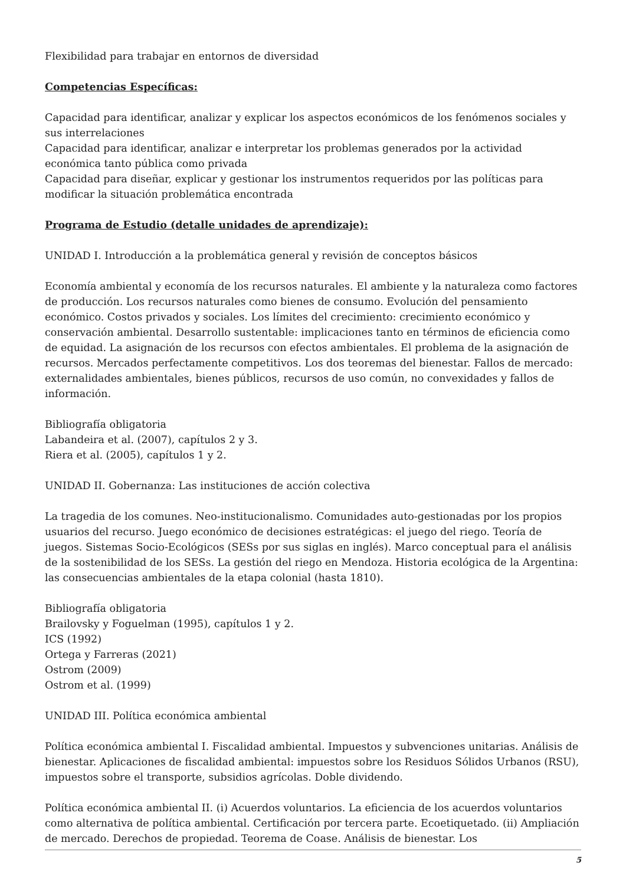Flexibilidad para trabajar en entornos de diversidad
Competencias Específicas:
Capacidad para identificar, analizar y explicar los aspectos económicos de los fenómenos sociales y sus interrelaciones
Capacidad para identificar, analizar e interpretar los problemas generados por la actividad económica tanto pública como privada
Capacidad para diseñar, explicar y gestionar los instrumentos requeridos por las políticas para modificar la situación problemática encontrada
Programa de Estudio (detalle unidades de aprendizaje):
UNIDAD I. Introducción a la problemática general y revisión de conceptos básicos
Economía ambiental y economía de los recursos naturales. El ambiente y la naturaleza como factores de producción. Los recursos naturales como bienes de consumo. Evolución del pensamiento económico. Costos privados y sociales. Los límites del crecimiento: crecimiento económico y conservación ambiental. Desarrollo sustentable: implicaciones tanto en términos de eficiencia como de equidad. La asignación de los recursos con efectos ambientales. El problema de la asignación de recursos. Mercados perfectamente competitivos. Los dos teoremas del bienestar. Fallos de mercado: externalidades ambientales, bienes públicos, recursos de uso común, no convexidades y fallos de información.
Bibliografía obligatoria
Labandeira et al. (2007), capítulos 2 y 3.
Riera et al. (2005), capítulos 1 y 2.
UNIDAD II. Gobernanza: Las instituciones de acción colectiva
La tragedia de los comunes. Neo-institucionalismo. Comunidades auto-gestionadas por los propios usuarios del recurso. Juego económico de decisiones estratégicas: el juego del riego. Teoría de juegos. Sistemas Socio-Ecológicos (SESs por sus siglas en inglés). Marco conceptual para el análisis de la sostenibilidad de los SESs. La gestión del riego en Mendoza. Historia ecológica de la Argentina: las consecuencias ambientales de la etapa colonial (hasta 1810).
Bibliografía obligatoria
Brailovsky y Foguelman (1995), capítulos 1 y 2.
ICS (1992)
Ortega y Farreras (2021)
Ostrom (2009)
Ostrom et al. (1999)
UNIDAD III. Política económica ambiental
Política económica ambiental I. Fiscalidad ambiental. Impuestos y subvenciones unitarias. Análisis de bienestar. Aplicaciones de fiscalidad ambiental: impuestos sobre los Residuos Sólidos Urbanos (RSU), impuestos sobre el transporte, subsidios agrícolas. Doble dividendo.
Política económica ambiental II. (i) Acuerdos voluntarios. La eficiencia de los acuerdos voluntarios como alternativa de política ambiental. Certificación por tercera parte. Ecoetiquetado. (ii) Ampliación de mercado. Derechos de propiedad. Teorema de Coase. Análisis de bienestar. Los
5